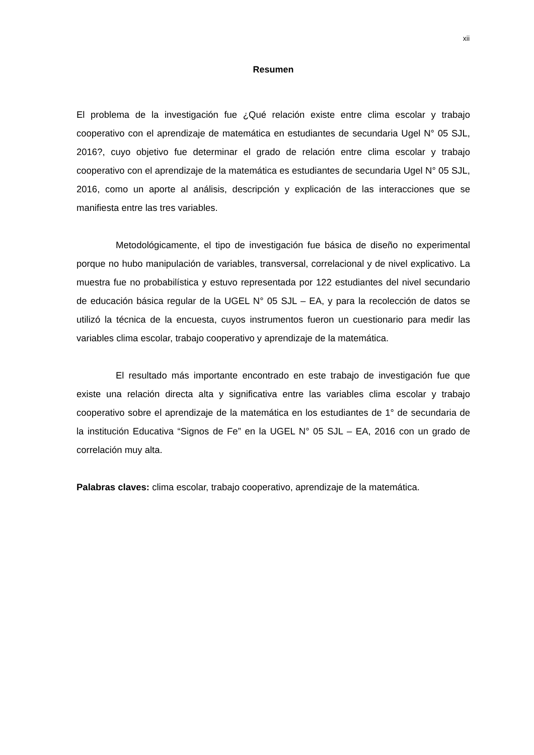xii
Resumen
El problema de la investigación fue ¿Qué relación existe entre clima escolar y trabajo cooperativo con el aprendizaje de matemática en estudiantes de secundaria Ugel N° 05 SJL, 2016?, cuyo objetivo fue determinar el grado de relación entre clima escolar y trabajo cooperativo con el aprendizaje de la matemática es estudiantes de secundaria Ugel N° 05 SJL, 2016, como un aporte al análisis, descripción y explicación de las interacciones que se manifiesta entre las tres variables.
Metodológicamente, el tipo de investigación fue básica de diseño no experimental porque no hubo manipulación de variables, transversal, correlacional y de nivel explicativo. La muestra fue no probabilística y estuvo representada por 122 estudiantes del nivel secundario de educación básica regular de la UGEL N° 05 SJL – EA, y para la recolección de datos se utilizó la técnica de la encuesta, cuyos instrumentos fueron un cuestionario para medir las variables clima escolar, trabajo cooperativo y aprendizaje de la matemática.
El resultado más importante encontrado en este trabajo de investigación fue que existe una relación directa alta y significativa entre las variables clima escolar y trabajo cooperativo sobre el aprendizaje de la matemática en los estudiantes de 1° de secundaria de la institución Educativa “Signos de Fe” en la UGEL N° 05 SJL – EA, 2016 con un grado de correlación muy alta.
Palabras claves: clima escolar, trabajo cooperativo, aprendizaje de la matemática.